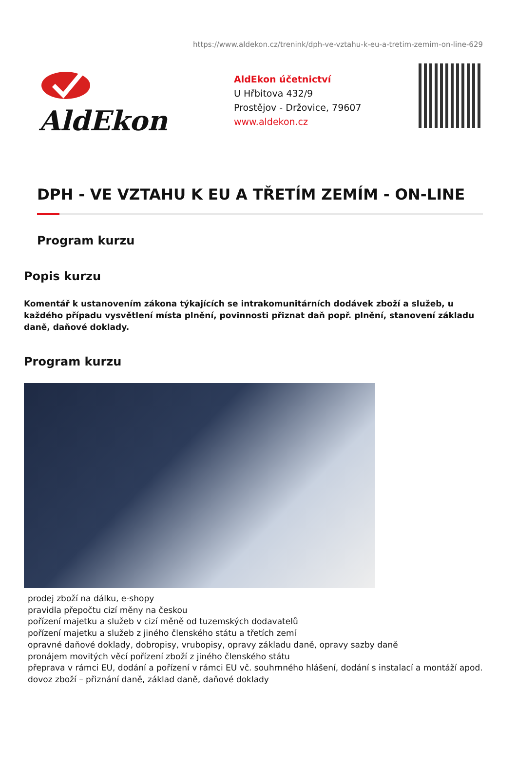https://www.aldekon.cz/trenink/dph-ve-vztahu-k-eu-a-tretim-zemim-on-line-629
AldEkon
AldEkon účetnictví
U Hřbitova 432/9
Prostějov - Držovice, 79607
www.aldekon.cz
DPH - VE VZTAHU K EU A TŘETÍM ZEMÍM - ON-LINE
Program kurzu
Popis kurzu
Komentář k ustanovením zákona týkajících se intrakomunitárních dodávek zboží a služeb, u každého případu vysvětlení místa plnění, povinnosti přiznat daň popř. plnění, stanovení základu daně, daňové doklady.
Program kurzu
prodej zboží na dálku, e-shopy
pravidla přepočtu cizí měny na českou
pořízení majetku a služeb v cizí měně od tuzemských dodavatelů
pořízení majetku a služeb z jiného členského státu a třetích zemí
opravné daňové doklady, dobropisy, vrubopisy, opravy základu daně, opravy sazby daně
pronájem movitých věcí pořízení zboží z jiného členského státu
přeprava v rámci EU, dodání a pořízení v rámci EU vč. souhrnného hlášení, dodání s instalací a montáží apod.
dovoz zboží – přiznání daně, základ daně, daňové doklady